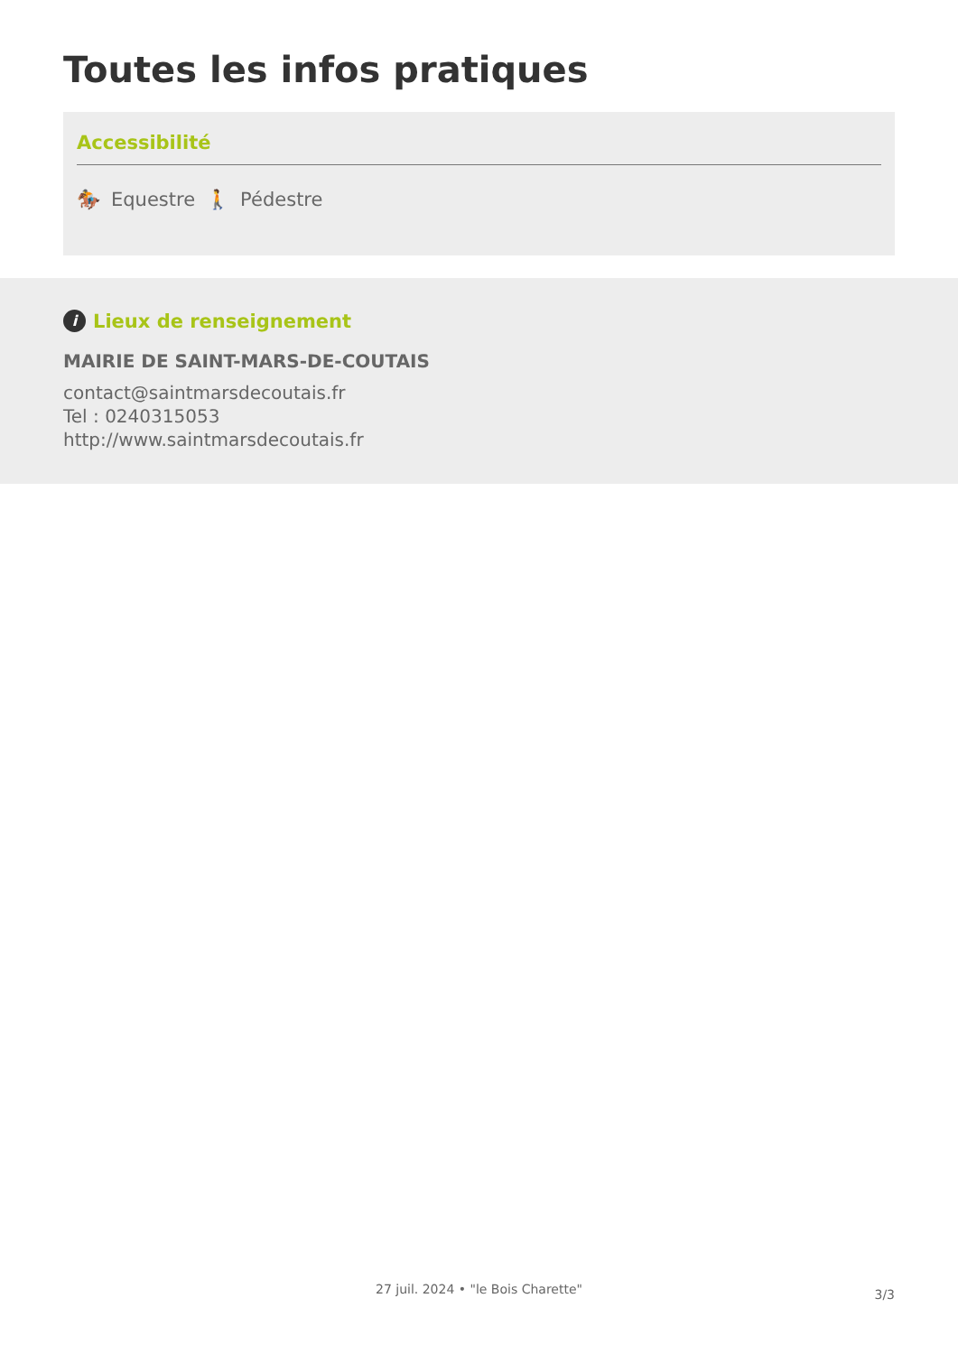Toutes les infos pratiques
Accessibilité
🏇 Equestre 🚶 Pédestre
i Lieux de renseignement
MAIRIE DE SAINT-MARS-DE-COUTAIS
contact@saintmarsdecoutais.fr
Tel : 0240315053
http://www.saintmarsdecoutais.fr
3/3 27 juil. 2024 • "le Bois Charette"